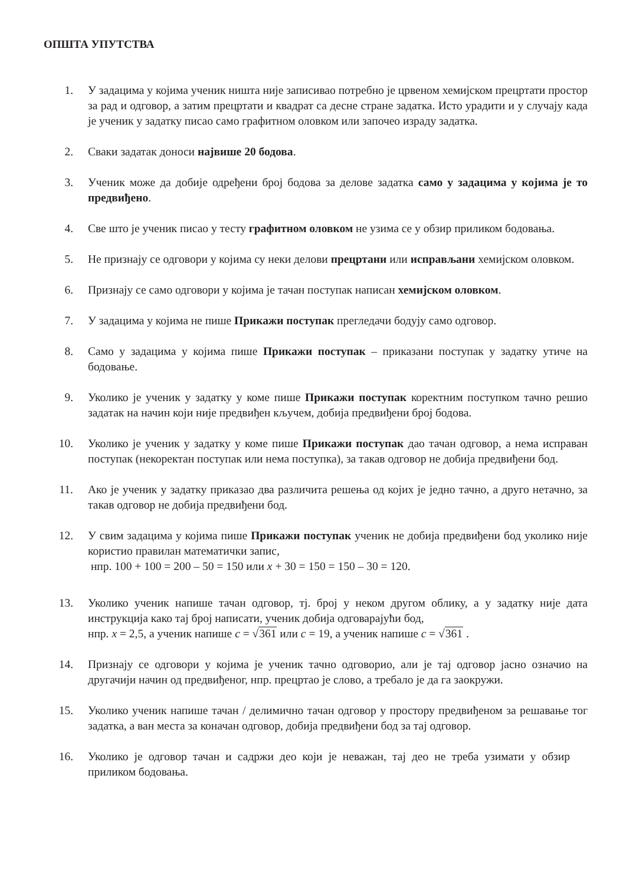ОПШТА УПУТСТВА
1. У задацима у којима ученик ништа није записивао потребно је црвеном хемијском прецртати простор за рад и одговор, а затим прецртати и квадрат са десне стране задатка. Исто урадити и у случају када је ученик у задатку писао само графитном оловком или започео израду задатка.
2. Сваки задатак доноси највише 20 бодова.
3. Ученик може да добије одређени број бодова за делове задатка само у задацима у којима је то предвиђено.
4. Све што је ученик писао у тесту графитном оловком не узима се у обзир приликом бодовања.
5. Не признају се одговори у којима су неки делови прецртани или исправљани хемијском оловком.
6. Признају се само одговори у којима је тачан поступак написан хемијском оловком.
7. У задацима у којима не пише Прикажи поступак прегледачи бодују само одговор.
8. Само у задацима у којима пише Прикажи поступак – приказани поступак у задатку утиче на бодовање.
9. Уколико је ученик у задатку у коме пише Прикажи поступак коректним поступком тачно решио задатак на начин који није предвиђен кључем, добија предвиђени број бодова.
10. Уколико је ученик у задатку у коме пише Прикажи поступак дао тачан одговор, а нема исправан поступак (некоректан поступак или нема поступка), за такав одговор не добија предвиђени бод.
11. Ако је ученик у задатку приказао два различита решења од којих је једно тачно, а друго нетачно, за такав одговор не добија предвиђени бод.
12. У свим задацима у којима пише Прикажи поступак ученик не добија предвиђени бод уколико није користио правилан математички запис,
нпр. 100 + 100 = 200 – 50 = 150 или x + 30 = 150 = 150 – 30 = 120.
13. Уколико ученик напише тачан одговор, тј. број у неком другом облику, а у задатку није дата инструкција како тај број написати, ученик добија одговарајући бод,
нпр. x = 2,5, а ученик напише c = √361 или c = 19, а ученик напише c = √361 .
14. Признају се одговори у којима је ученик тачно одговорио, али је тај одговор јасно означио на другачији начин од предвиђеног, нпр. прецртао је слово, а требало је да га заокружи.
15. Уколико ученик напише тачан / делимично тачан одговор у простору предвиђеном за решавање тог задатка, а ван места за коначан одговор, добија предвиђени бод за тај одговор.
16. Уколико је одговор тачан и садржи део који је неважан, тај део не треба узимати у обзир приликом бодовања.